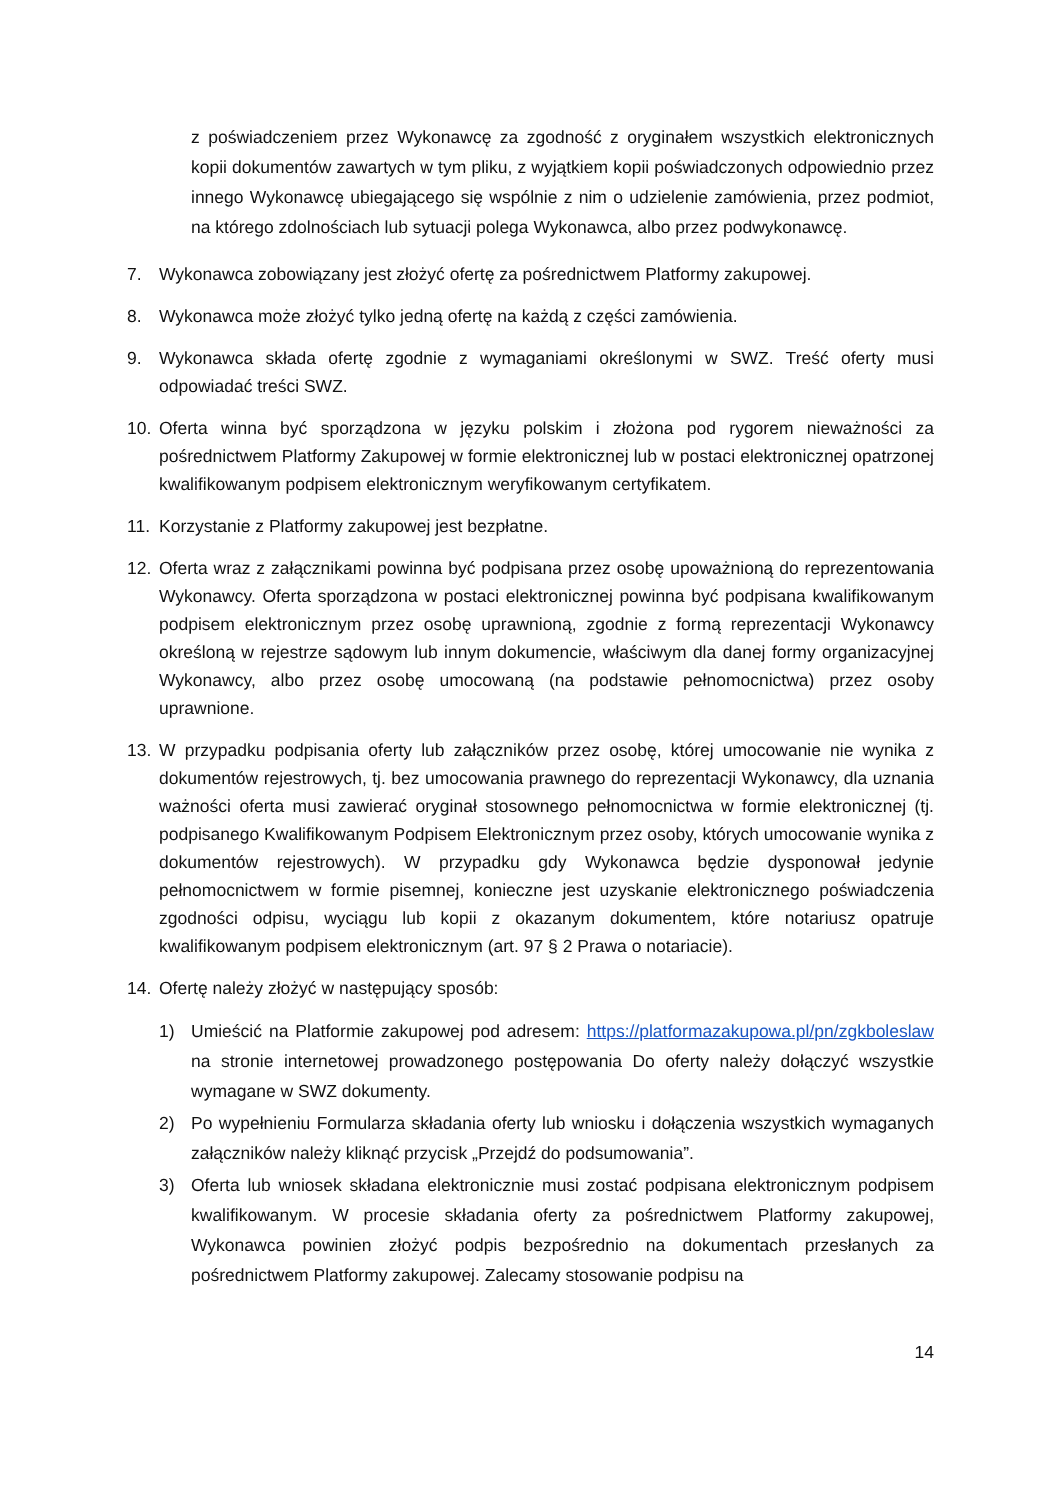z poświadczeniem przez Wykonawcę za zgodność z oryginałem wszystkich elektronicznych kopii dokumentów zawartych w tym pliku, z wyjątkiem kopii poświadczonych odpowiednio przez innego Wykonawcę ubiegającego się wspólnie z nim o udzielenie zamówienia, przez podmiot, na którego zdolnościach lub sytuacji polega Wykonawca, albo przez podwykonawcę.
7. Wykonawca zobowiązany jest złożyć ofertę za pośrednictwem Platformy zakupowej.
8. Wykonawca może złożyć tylko jedną ofertę na każdą z części zamówienia.
9. Wykonawca składa ofertę zgodnie z wymaganiami określonymi w SWZ. Treść oferty musi odpowiadać treści SWZ.
10. Oferta winna być sporządzona w języku polskim i złożona pod rygorem nieważności za pośrednictwem Platformy Zakupowej w formie elektronicznej lub w postaci elektronicznej opatrzonej kwalifikowanym podpisem elektronicznym weryfikowanym certyfikatem.
11. Korzystanie z Platformy zakupowej jest bezpłatne.
12. Oferta wraz z załącznikami powinna być podpisana przez osobę upoważnioną do reprezentowania Wykonawcy. Oferta sporządzona w postaci elektronicznej powinna być podpisana kwalifikowanym podpisem elektronicznym przez osobę uprawnioną, zgodnie z formą reprezentacji Wykonawcy określoną w rejestrze sądowym lub innym dokumencie, właściwym dla danej formy organizacyjnej Wykonawcy, albo przez osobę umocowaną (na podstawie pełnomocnictwa) przez osoby uprawnione.
13. W przypadku podpisania oferty lub załączników przez osobę, której umocowanie nie wynika z dokumentów rejestrowych, tj. bez umocowania prawnego do reprezentacji Wykonawcy, dla uznania ważności oferta musi zawierać oryginał stosownego pełnomocnictwa w formie elektronicznej (tj. podpisanego Kwalifikowanym Podpisem Elektronicznym przez osoby, których umocowanie wynika z dokumentów rejestrowych). W przypadku gdy Wykonawca będzie dysponował jedynie pełnomocnictwem w formie pisemnej, konieczne jest uzyskanie elektronicznego poświadczenia zgodności odpisu, wyciągu lub kopii z okazanym dokumentem, które notariusz opatruje kwalifikowanym podpisem elektronicznym (art. 97 § 2 Prawa o notariacie).
14. Ofertę należy złożyć w następujący sposób:
1) Umieścić na Platformie zakupowej pod adresem: https://platformazakupowa.pl/pn/zgkboleslaw na stronie internetowej prowadzonego postępowania Do oferty należy dołączyć wszystkie wymagane w SWZ dokumenty.
2) Po wypełnieniu Formularza składania oferty lub wniosku i dołączenia wszystkich wymaganych załączników należy kliknąć przycisk „Przejdź do podsumowania”.
3) Oferta lub wniosek składana elektronicznie musi zostać podpisana elektronicznym podpisem kwalifikowanym. W procesie składania oferty za pośrednictwem Platformy zakupowej, Wykonawca powinien złożyć podpis bezpośrednio na dokumentach przesłanych za pośrednictwem Platformy zakupowej. Zalecamy stosowanie podpisu na
14